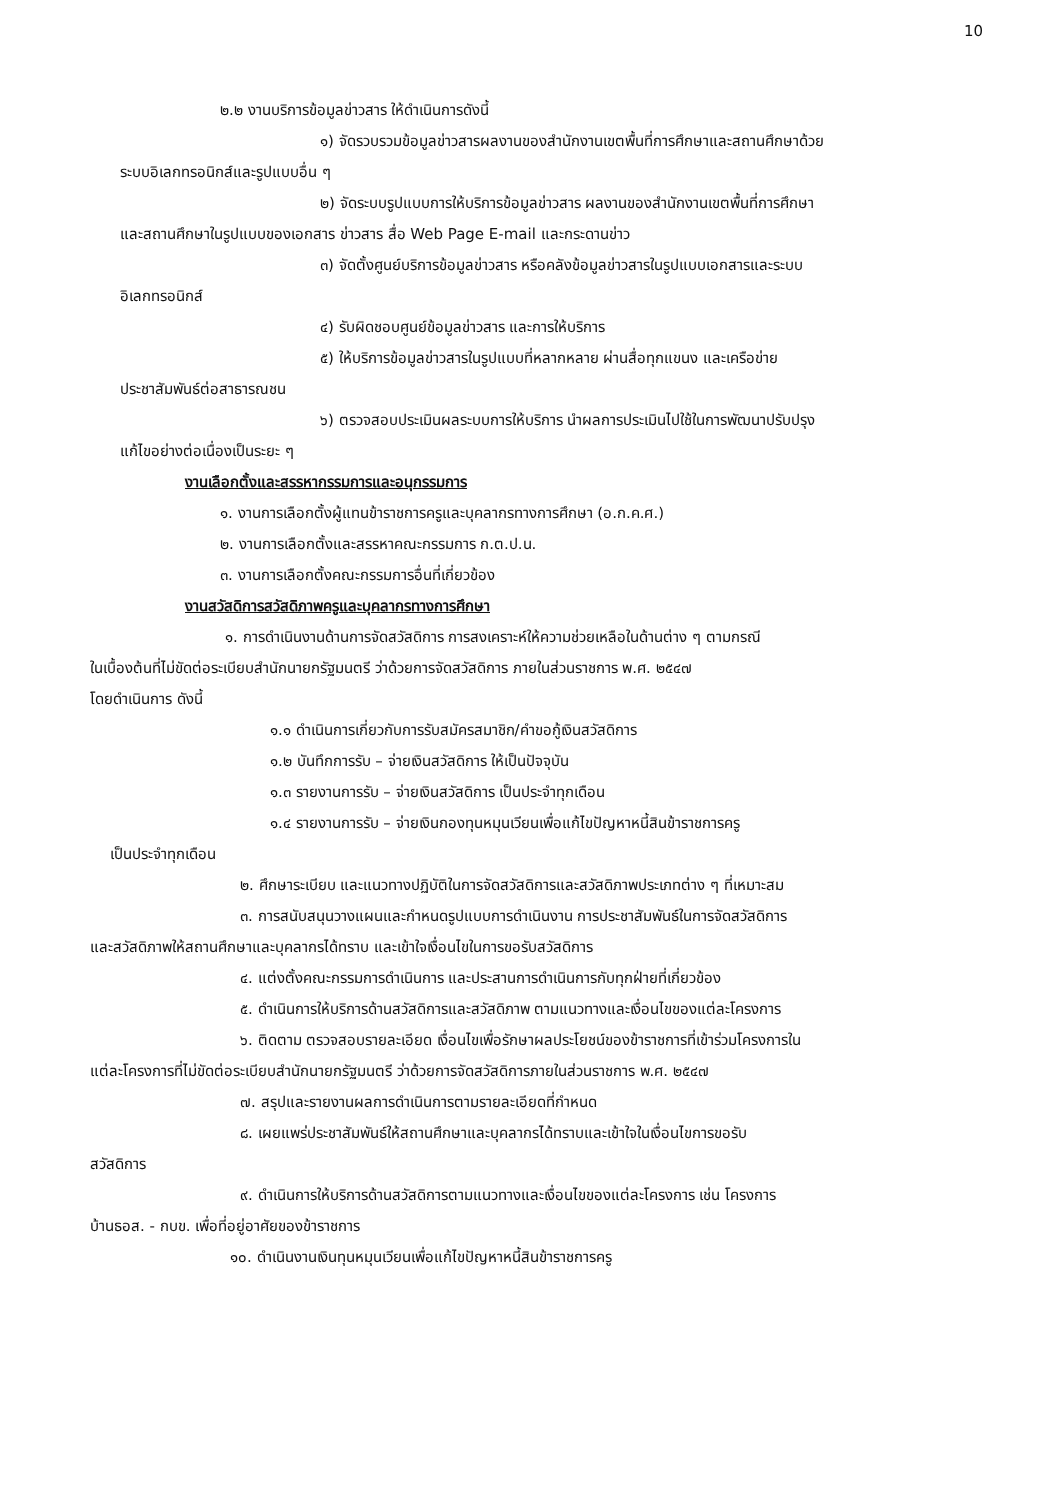10
๒.๒ งานบริการข้อมูลข่าวสาร ให้ดำเนินการดังนี้
๑) จัดรวบรวมข้อมูลข่าวสารผลงานของสำนักงานเขตพื้นที่การศึกษาและสถานศึกษาด้วย
ระบบอิเลกทรอนิกส์และรูปแบบอื่น ๆ
๒) จัดระบบรูปแบบการให้บริการข้อมูลข่าวสาร ผลงานของสำนักงานเขตพื้นที่การศึกษา
และสถานศึกษาในรูปแบบของเอกสาร ข่าวสาร สื่อ Web Page E-mail และกระดานข่าว
๓) จัดตั้งศูนย์บริการข้อมูลข่าวสาร หรือคลังข้อมูลข่าวสารในรูปแบบเอกสารและระบบ
อิเลกทรอนิกส์
๔) รับผิดชอบศูนย์ข้อมูลข่าวสาร และการให้บริการ
๕) ให้บริการข้อมูลข่าวสารในรูปแบบที่หลากหลาย ผ่านสื่อทุกแขนง และเครือข่าย
ประชาสัมพันธ์ต่อสาธารณชน
๖) ตรวจสอบประเมินผลระบบการให้บริการ นำผลการประเมินไปใช้ในการพัฒนาปรับปรุง
แก้ไขอย่างต่อเนื่องเป็นระยะ ๆ
งานเลือกตั้งและสรรหากรรมการและอนุกรรมการ
๑. งานการเลือกตั้งผู้แทนข้าราชการครูและบุคลากรทางการศึกษา (อ.ก.ค.ศ.)
๒. งานการเลือกตั้งและสรรหาคณะกรรมการ ก.ต.ป.น.
๓. งานการเลือกตั้งคณะกรรมการอื่นที่เกี่ยวข้อง
งานสวัสดิการสวัสดิภาพครูและบุคลากรทางการศึกษา
๑. การดำเนินงานด้านการจัดสวัสดิการ การสงเคราะห์ให้ความช่วยเหลือในด้านต่าง ๆ ตามกรณี
ในเบื้องต้นที่ไม่ขัดต่อระเบียบสำนักนายกรัฐมนตรี ว่าด้วยการจัดสวัสดิการ ภายในส่วนราชการ พ.ศ. ๒๕๔๗
โดยดำเนินการ ดังนี้
๑.๑ ดำเนินการเกี่ยวกับการรับสมัครสมาชิก/คำขอกู้เงินสวัสดิการ
๑.๒ บันทึกการรับ – จ่ายเงินสวัสดิการ ให้เป็นปัจจุบัน
๑.๓ รายงานการรับ – จ่ายเงินสวัสดิการ เป็นประจำทุกเดือน
๑.๔ รายงานการรับ – จ่ายเงินกองทุนหมุนเวียนเพื่อแก้ไขปัญหาหนี้สินข้าราชการครู
เป็นประจำทุกเดือน
๒. ศึกษาระเบียบ และแนวทางปฏิบัติในการจัดสวัสดิการและสวัสดิภาพประเภทต่าง ๆ ที่เหมาะสม
๓. การสนับสนุนวางแผนและกำหนดรูปแบบการดำเนินงาน การประชาสัมพันธ์ในการจัดสวัสดิการ
และสวัสดิภาพให้สถานศึกษาและบุคลากรได้ทราบ และเข้าใจเงื่อนไขในการขอรับสวัสดิการ
๔. แต่งตั้งคณะกรรมการดำเนินการ และประสานการดำเนินการกับทุกฝ่ายที่เกี่ยวข้อง
๕. ดำเนินการให้บริการด้านสวัสดิการและสวัสดิภาพ ตามแนวทางและเงื่อนไขของแต่ละโครงการ
๖. ติดตาม ตรวจสอบรายละเอียด เงื่อนไขเพื่อรักษาผลประโยชน์ของข้าราชการที่เข้าร่วมโครงการใน
แต่ละโครงการที่ไม่ขัดต่อระเบียบสำนักนายกรัฐมนตรี ว่าด้วยการจัดสวัสดิการภายในส่วนราชการ พ.ศ. ๒๕๔๗
๗. สรุปและรายงานผลการดำเนินการตามรายละเอียดที่กำหนด
๘. เผยแพร่ประชาสัมพันธ์ให้สถานศึกษาและบุคลากรได้ทราบและเข้าใจในเงื่อนไขการขอรับ
สวัสดิการ
๙. ดำเนินการให้บริการด้านสวัสดิการตามแนวทางและเงื่อนไขของแต่ละโครงการ เช่น โครงการ
บ้านธอส. - กบข. เพื่อที่อยู่อาศัยของข้าราชการ
๑๐. ดำเนินงานเงินทุนหมุนเวียนเพื่อแก้ไขปัญหาหนี้สินข้าราชการครู